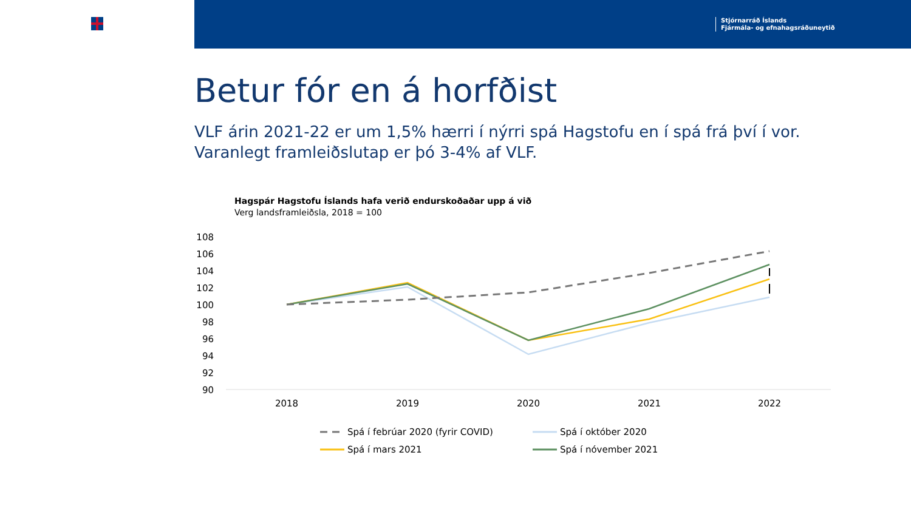Stjórnarráð Íslands
Fjármála- og efnahagsráðuneytið
Betur fór en á horfðist
VLF árin 2021-22 er um 1,5% hærri í nýrri spá Hagstofu en í spá frá því í vor. Varanlegt framleiðslutap er þó 3-4% af VLF.
Hagspár Hagstofu Íslands hafa verið endurskoðaðar upp á við
Verg landsframleiðsla, 2018 = 100
108
106
104
102
100
98
96
94
92
90
2018
2019
2020
2021
2022
Spá í febrúar 2020 (fyrir COVID)
Spá í október 2020
Spá í mars 2021
Spá í nóvember 2021